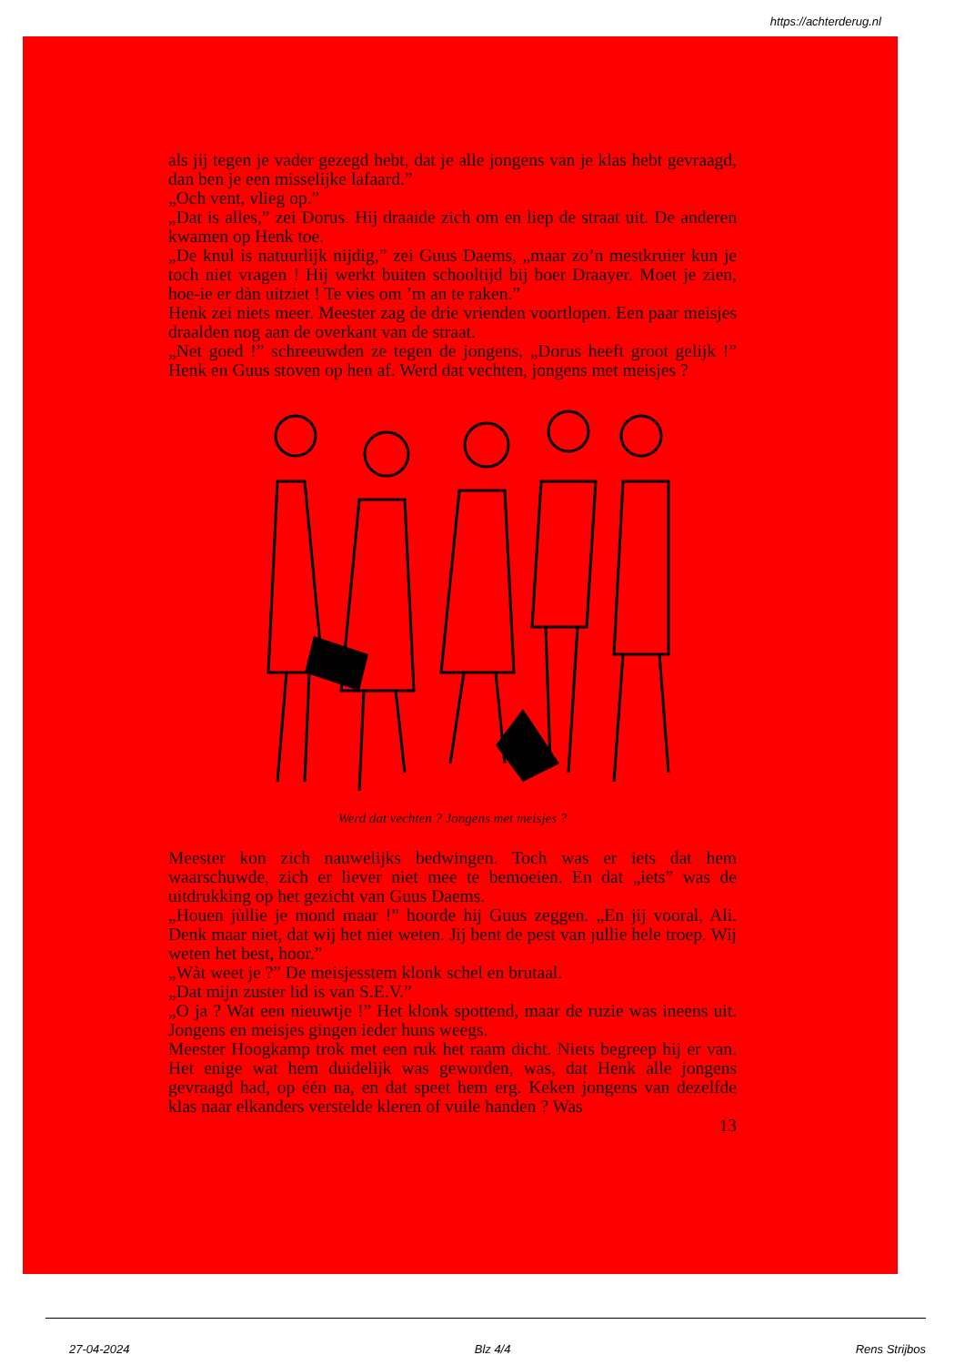https://achterderug.nl
als jij tegen je vader gezegd hebt, dat je alle jongens van je klas hebt gevraagd, dan ben je een misselijke lafaard.”
„Och vent, vlieg op.”
„Dat is alles,” zei Dorus. Hij draaide zich om en liep de straat uit. De anderen kwamen op Henk toe.
„De knul is natuurlijk nijdig,” zei Guus Daems, „maar zo’n mestkruier kun je toch niet vragen ! Hij werkt buiten schooltijd bij boer Draayer. Moet je zien, hoe-ie er dàn uitziet ! Te vies om ’m an te raken.”
Henk zei niets meer. Meester zag de drie vrienden voortlopen. Een paar meisjes draalden nog aan de overkant van de straat.
„Net goed !” schreeuwden ze tegen de jongens, „Dorus heeft groot gelijk !” Henk en Guus stoven op hen af. Werd dat vechten, jongens met meisjes ?
Werd dat vechten ? Jongens met meisjes ?
Meester kon zich nauwelijks bedwingen. Toch was er iets dat hem waarschuwde, zich er liever niet mee te bemoeien. En dat „iets” was de uitdrukking op het gezicht van Guus Daems.
„Houen jùllie je mond maar !” hoorde hij Guus zeggen. „En jij vooral, Ali. Denk maar niet, dat wij het niet weten. Jij bent de pest van jullie hele troep. Wij weten het best, hoor.”
„Wàt weet je ?” De meisjesstem klonk schel en brutaal.
„Dat mijn zuster lid is van S.E.V.”
„O ja ? Wat een nieuwtje !” Het klonk spottend, maar de ruzie was ineens uit. Jongens en meisjes gingen ieder huns weegs.
Meester Hoogkamp trok met een ruk het raam dicht. Niets begreep hij er van. Het enige wat hem duidelijk was geworden, was, dat Henk alle jongens gevraagd had, op één na, en dat speet hem erg. Keken jongens van dezelfde klas naar elkanders verstelde kleren of vuile handen ? Was
13
27-04-2024 Blz 4/4 Rens Strijbos